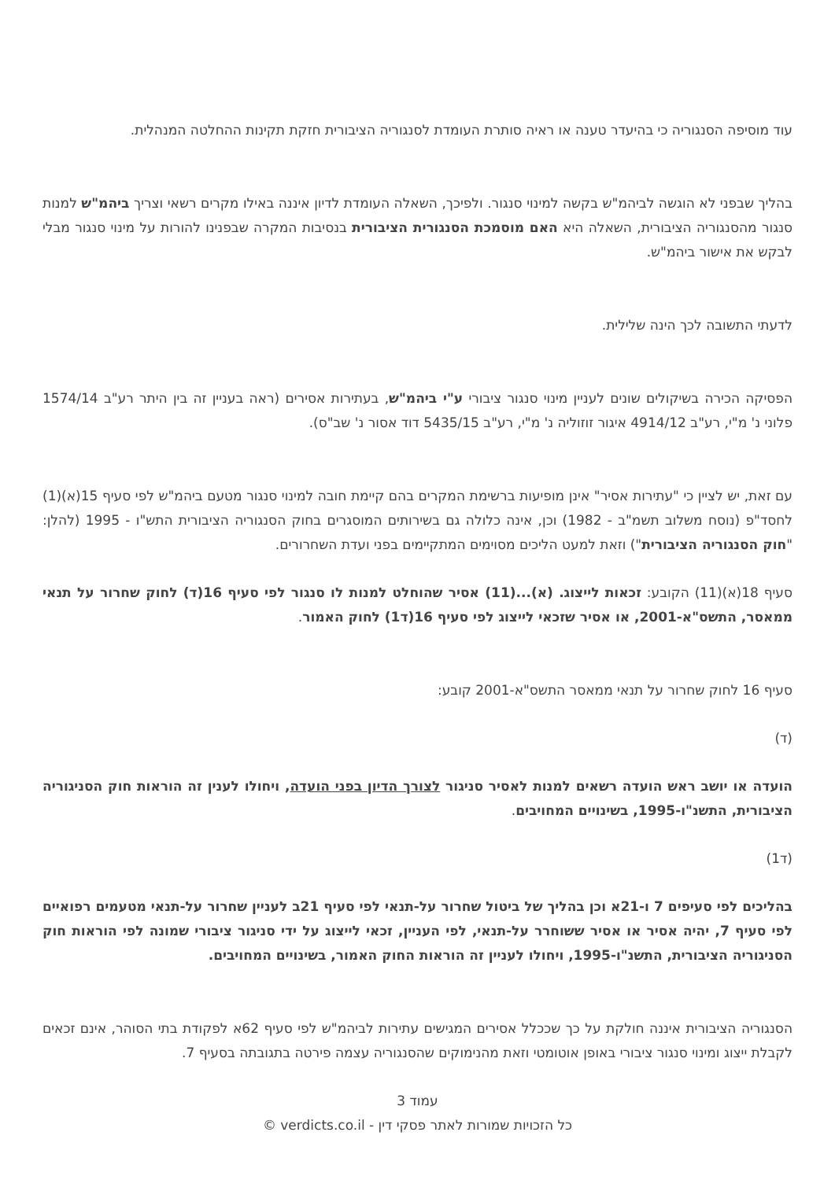עוד מוסיפה הסנגוריה כי בהיעדר טענה או ראיה סותרת העומדת לסנגוריה הציבורית חזקת תקינות ההחלטה המנהלית.
בהליך שבפני לא הוגשה לביהמ"ש בקשה למינוי סנגור. ולפיכך, השאלה העומדת לדיון איננה באילו מקרים רשאי וצריך ביהמ"ש למנות סנגור מהסנגוריה הציבורית, השאלה היא האם מוסמכת הסנגורית הציבורית בנסיבות המקרה שבפנינו להורות על מינוי סנגור מבלי לבקש את אישור ביהמ"ש.
לדעתי התשובה לכך הינה שלילית.
הפסיקה הכירה בשיקולים שונים לעניין מינוי סנגור ציבורי ע"י ביהמ"ש, בעתירות אסירים (ראה בעניין זה בין היתר רע"ב 1574/14 פלוני נ' מ"י, רע"ב 4914/12 איגור זוזוליה נ' מ"י, רע"ב 5435/15 דוד אסור נ' שב"ס).
עם זאת, יש לציין כי "עתירות אסיר" אינן מופיעות ברשימת המקרים בהם קיימת חובה למינוי סנגור מטעם ביהמ"ש לפי סעיף 15(א)(1) לחסד"פ (נוסח משלוב תשמ"ב - 1982) וכן, אינה כלולה גם בשירותים המוסגרים בחוק הסנגוריה הציבורית התש"ו - 1995 (להלן: "חוק הסנגוריה הציבורית") וזאת למעט הליכים מסוימים המתקיימים בפני ועדת השחרורים.
סעיף 18(א)(11) הקובע: זכאות לייצוג. (א)...(11) אסיר שהוחלט למנות לו סנגור לפי סעיף 16(ד) לחוק שחרור על תנאי ממאסר, התשס"א-2001, או אסיר שזכאי לייצוג לפי סעיף 16(ד1) לחוק האמור.
סעיף 16 לחוק שחרור על תנאי ממאסר התשס"א-2001 קובע:
(ד)
הועדה או יושב ראש הועדה רשאים למנות לאסיר סניגור לצורך הדיון בפני הועדה, ויחולו לענין זה הוראות חוק הסניגוריה הציבורית, התשנ"ו-1995, בשינויים המחויבים.
(ד1)
בהליכים לפי סעיפים 7 ו-21א וכן בהליך של ביטול שחרור על-תנאי לפי סעיף 21ב לעניין שחרור על-תנאי מטעמים רפואיים לפי סעיף 7, יהיה אסיר או אסיר ששוחרר על-תנאי, לפי העניין, זכאי לייצוג על ידי סניגור ציבורי שמונה לפי הוראות חוק הסניגוריה הציבורית, התשנ"ו-1995, ויחולו לעניין זה הוראות החוק האמור, בשינויים המחויבים.
הסנגוריה הציבורית איננה חולקת על כך שככלל אסירים המגישים עתירות לביהמ"ש לפי סעיף 62א לפקודת בתי הסוהר, אינם זכאים לקבלת ייצוג ומינוי סנגור ציבורי באופן אוטומטי וזאת מהנימוקים שהסנגוריה עצמה פירטה בתגובתה בסעיף 7.
עמוד 3
כל הזכויות שמורות לאתר פסקי דין - verdicts.co.il ©